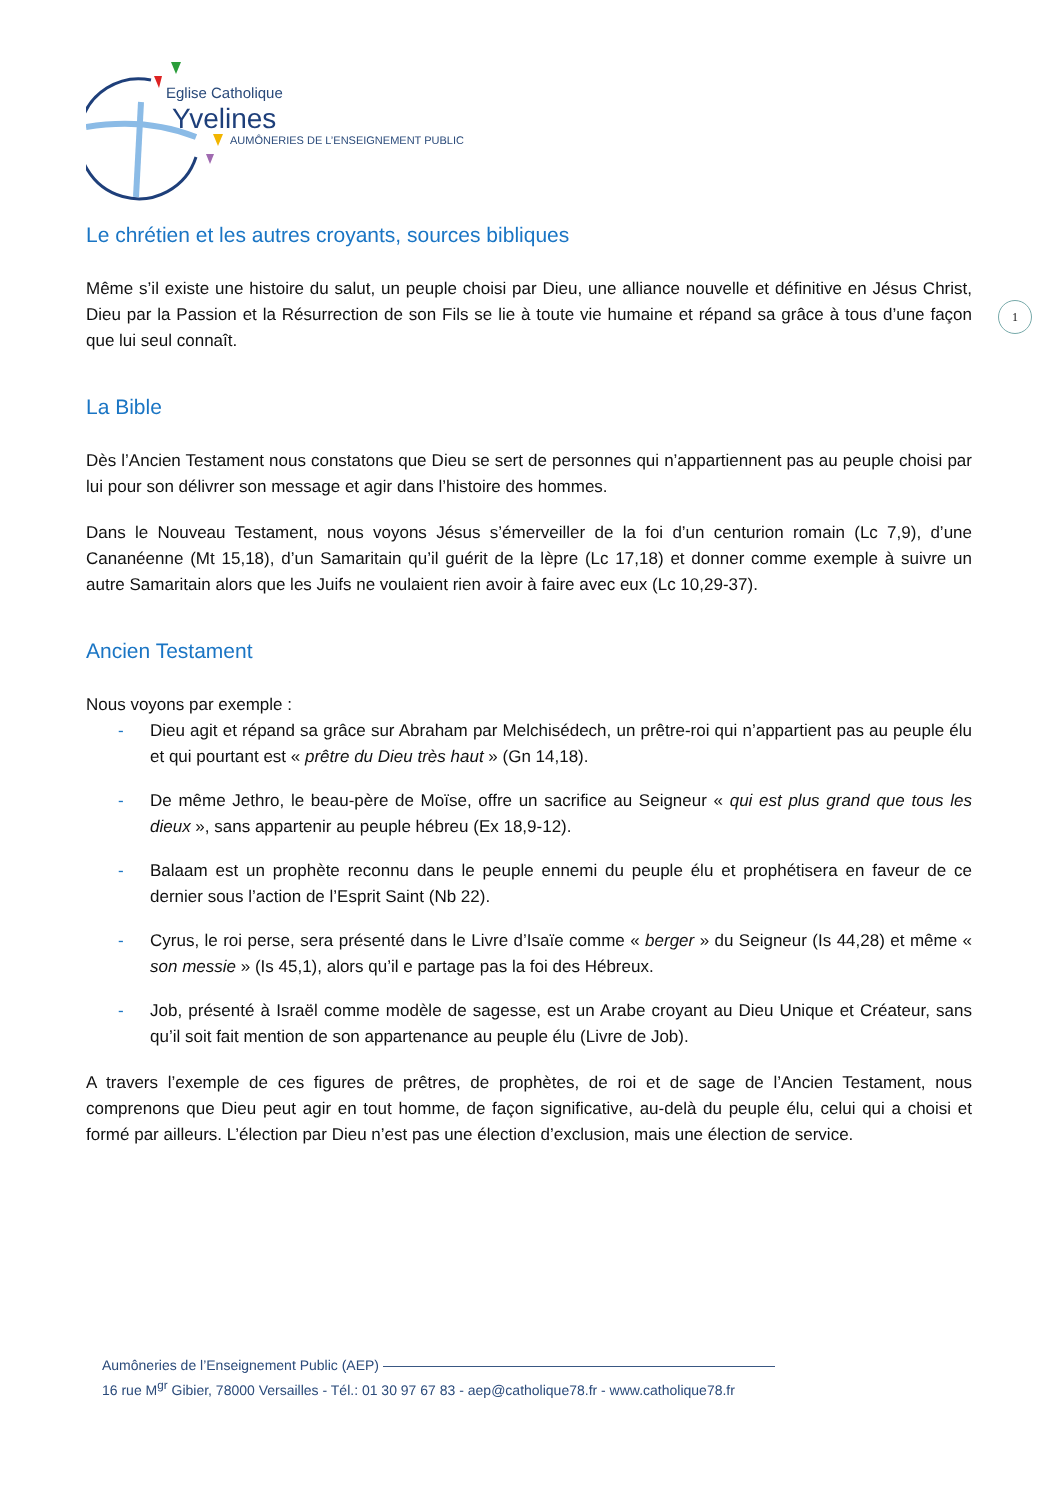Eglise Catholique
Yvelines
AUMÔNERIES DE L’ENSEIGNEMENT PUBLIC
1
Le chrétien et les autres croyants, sources bibliques
Même s’il existe une histoire du salut, un peuple choisi par Dieu, une alliance nouvelle et définitive en Jésus Christ, Dieu par la Passion et la Résurrection de son Fils se lie à toute vie humaine et répand sa grâce à tous d’une façon que lui seul connaît.
La Bible
Dès l’Ancien Testament nous constatons que Dieu se sert de personnes qui n’appartiennent pas au peuple choisi par lui pour son délivrer son message et agir dans l’histoire des hommes.
Dans le Nouveau Testament, nous voyons Jésus s’émerveiller de la foi d’un centurion romain (Lc 7,9), d’une Cananéenne (Mt 15,18), d’un Samaritain qu’il guérit de la lèpre (Lc 17,18) et donner comme exemple à suivre un autre Samaritain alors que les Juifs ne voulaient rien avoir à faire avec eux (Lc 10,29-37).
Ancien Testament
Nous voyons par exemple :
- Dieu agit et répand sa grâce sur Abraham par Melchisédech, un prêtre-roi qui n’appartient pas au peuple élu et qui pourtant est « prêtre du Dieu très haut » (Gn 14,18).
- De même Jethro, le beau-père de Moïse, offre un sacrifice au Seigneur « qui est plus grand que tous les dieux », sans appartenir au peuple hébreu (Ex 18,9-12).
- Balaam est un prophète reconnu dans le peuple ennemi du peuple élu et prophétisera en faveur de ce dernier sous l’action de l’Esprit Saint (Nb 22).
- Cyrus, le roi perse, sera présenté dans le Livre d’Isaïe comme « berger » du Seigneur (Is 44,28) et même « son messie » (Is 45,1), alors qu’il e partage pas la foi des Hébreux.
- Job, présenté à Israël comme modèle de sagesse, est un Arabe croyant au Dieu Unique et Créateur, sans qu’il soit fait mention de son appartenance au peuple élu (Livre de Job).
A travers l’exemple de ces figures de prêtres, de prophètes, de roi et de sage de l’Ancien Testament, nous comprenons que Dieu peut agir en tout homme, de façon significative, au-delà du peuple élu, celui qui a choisi et formé par ailleurs. L’élection par Dieu n’est pas une élection d’exclusion, mais une élection de service.
Aumôneries de l’Enseignement Public (AEP) ————————————————————————————
16 rue M<sup>gr</sup> Gibier, 78000 Versailles - Tél.: 01 30 97 67 83 - aep@catholique78.fr - www.catholique78.fr